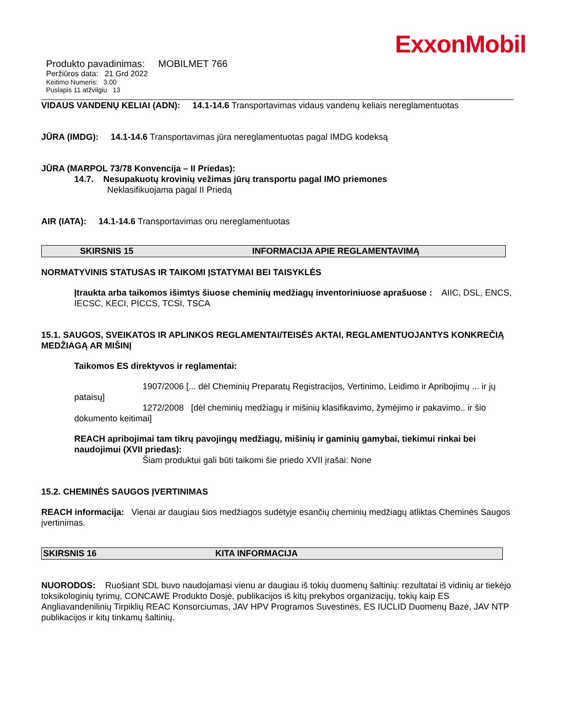ExxonMobil
Produkto pavadinimas: MOBILMET 766
Peržiūros data: 21 Grd 2022
Keitimo Numeris: 3.00
Puslapis 11 atžvilgiu 13
VIDAUS VANDENŲ KELIAI (ADN): 14.1-14.6 Transportavimas vidaus vandenų keliais nereglamentuotas
JŪRA (IMDG): 14.1-14.6 Transportavimas jūra nereglamentuotas pagal IMDG kodeksą
JŪRA (MARPOL 73/78 Konvencija – II Priedas):
14.7. Nesupakuotų krovinių vežimas jūrų transportu pagal IMO priemones
Neklasifikuojama pagal II Priedą
AIR (IATA): 14.1-14.6 Transportavimas oru nereglamentuotas
SKIRSNIS 15 INFORMACIJA APIE REGLAMENTAVIMĄ
NORMATYVINIS STATUSAS IR TAIKOMI ĮSTATYMAI BEI TAISYKLĖS
Įtraukta arba taikomos išimtys šiuose cheminių medžiagų inventoriniuose aprašuose : AIIC, DSL, ENCS, IECSC, KECI, PICCS, TCSI, TSCA
15.1. SAUGOS, SVEIKATOS IR APLINKOS REGLAMENTAI/TEISĖS AKTAI, REGLAMENTUOJANTYS KONKREČIĄ MEDŽIAGĄ AR MIŠINĮ
Taikomos ES direktyvos ir reglamentai:
1907/2006 [... dėl Cheminių Preparatų Registracijos, Vertinimo, Leidimo ir Apribojimų ... ir jų pataisų]
1272/2008 [dėl cheminių medžiagų ir mišinių klasifikavimo, žymėjimo ir pakavimo.. ir šio dokumento keitimai]
REACH apribojimai tam tikrų pavojingų medžiagų, mišinių ir gaminių gamybai, tiekimui rinkai bei naudojimui (XVII priedas):
Šiam produktui gali būti taikomi šie priedo XVII įrašai: None
15.2. CHEMINĖS SAUGOS ĮVERTINIMAS
REACH informacija: Vienai ar daugiau šios medžiagos sudėtyje esančių cheminių medžiagų atliktas Cheminės Saugos įvertinimas.
SKIRSNIS 16 KITA INFORMACIJA
NUORODOS: Ruošiant SDL buvo naudojamasi vienu ar daugiau iš tokių duomenų šaltinių: rezultatai iš vidinių ar tiekėjo toksikologinių tyrimų, CONCAWE Produkto Dosjė, publikacijos iš kitų prekybos organizacijų, tokių kaip ES Angliavandenilinių Tirpiklių REAC Konsorciumas, JAV HPV Programos Suvestinės, ES IUCLID Duomenų Bazė, JAV NTP publikacijos ir kitų tinkamų šaltinių.